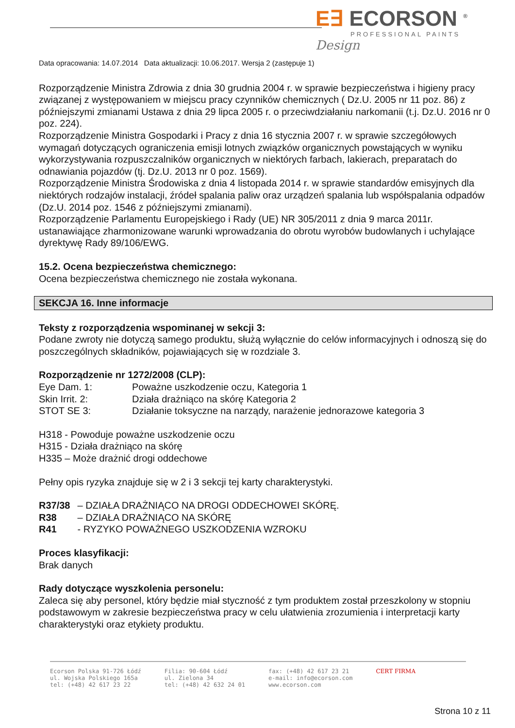E∃ ECORSON <sup>®</sup>
PROFESSIONAL PAINTS
Design
Data opracowania: 14.07.2014 Data aktualizacji: 10.06.2017. Wersja 2 (zastępuje 1)
Rozporządzenie Ministra Zdrowia z dnia 30 grudnia 2004 r. w sprawie bezpieczeństwa i higieny pracy związanej z występowaniem w miejscu pracy czynników chemicznych ( Dz.U. 2005 nr 11 poz. 86) z późniejszymi zmianami Ustawa z dnia 29 lipca 2005 r. o przeciwdziałaniu narkomanii (t.j. Dz.U. 2016 nr 0 poz. 224).
Rozporządzenie Ministra Gospodarki i Pracy z dnia 16 stycznia 2007 r. w sprawie szczegółowych wymagań dotyczących ograniczenia emisji lotnych związków organicznych powstających w wyniku wykorzystywania rozpuszczalników organicznych w niektórych farbach, lakierach, preparatach do odnawiania pojazdów (tj. Dz.U. 2013 nr 0 poz. 1569).
Rozporządzenie Ministra Środowiska z dnia 4 listopada 2014 r. w sprawie standardów emisyjnych dla niektórych rodzajów instalacji, źródeł spalania paliw oraz urządzeń spalania lub współspalania odpadów (Dz.U. 2014 poz. 1546 z późniejszymi zmianami).
Rozporządzenie Parlamentu Europejskiego i Rady (UE) NR 305/2011 z dnia 9 marca 2011r. ustanawiające zharmonizowane warunki wprowadzania do obrotu wyrobów budowlanych i uchylające dyrektywę Rady 89/106/EWG.
15.2. Ocena bezpieczeństwa chemicznego:
Ocena bezpieczeństwa chemicznego nie została wykonana.
SEKCJA 16. Inne informacje
Teksty z rozporządzenia wspominanej w sekcji 3:
Podane zwroty nie dotyczą samego produktu, służą wyłącznie do celów informacyjnych i odnoszą się do poszczególnych składników, pojawiających się w rozdziale 3.
Rozporządzenie nr 1272/2008 (CLP):
Eye Dam. 1: Poważne uszkodzenie oczu, Kategoria 1
Skin Irrit. 2: Działa drażniąco na skórę Kategoria 2
STOT SE 3: Działanie toksyczne na narządy, narażenie jednorazowe kategoria 3
H318 - Powoduje poważne uszkodzenie oczu
H315 - Działa drażniąco na skórę
H335 – Może drażnić drogi oddechowe
Pełny opis ryzyka znajduje się w 2 i 3 sekcji tej karty charakterystyki.
R37/38 – DZIAŁA DRAŻNIĄCO NA DROGI ODDECHOWEI SKÓRĘ.
R38 – DZIAŁA DRAŻNIĄCO NA SKÓRĘ
R41 - RYZYKO POWAŻNEGO USZKODZENIA WZROKU
Proces klasyfikacji:
Brak danych
Rady dotyczące wyszkolenia personelu:
Zaleca się aby personel, który będzie miał styczność z tym produktem został przeszkolony w stopniu podstawowym w zakresie bezpieczeństwa pracy w celu ułatwienia zrozumienia i interpretacji karty charakterystyki oraz etykiety produktu.
Ecorson Polska 91-726 Łódź
ul. Wojska Polskiego 165a
tel: (+48) 42 617 23 22
Filia: 90-604 Łódź
ul. Zielona 34
tel: (+48) 42 632 24 01
fax: (+48) 42 617 23 21
e-mail: info@ecorson.com
www.ecorson.com
CERT FIRMA
Strona 10 z 11